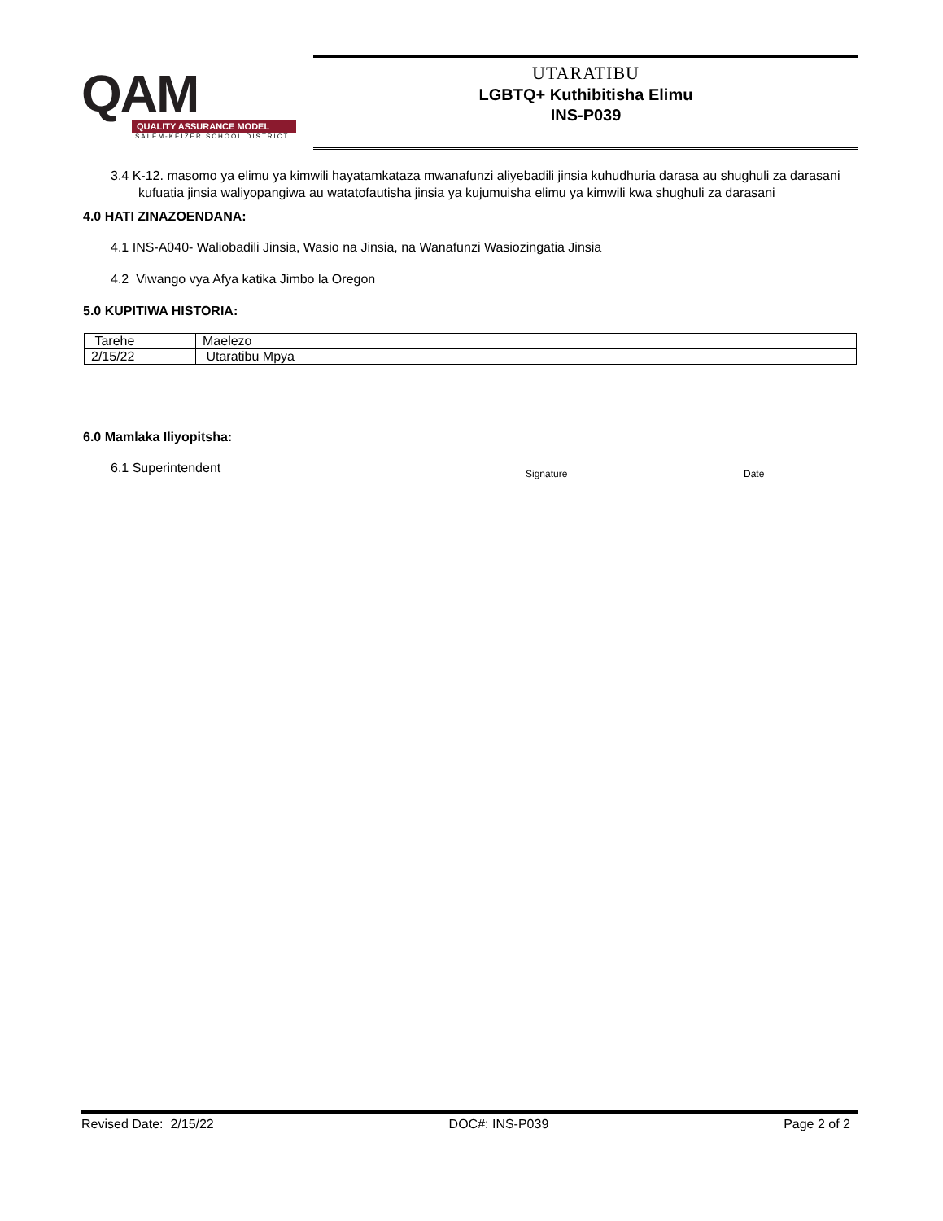QAM
QUALITY ASSURANCE MODEL
SALEM-KEIZER SCHOOL DISTRICT
UTARATIBU
LGBTQ+ Kuthibitisha Elimu
INS-P039
3.4 K-12. masomo ya elimu ya kimwili hayatamkataza mwanafunzi aliyebadili jinsia kuhudhuria darasa au shughuli za darasani kufuatia jinsia waliyopangiwa au watatofautisha jinsia ya kujumuisha elimu ya kimwili kwa shughuli za darasani
4.0 HATI ZINAZOENDANA:
4.1 INS-A040- Waliobadili Jinsia, Wasio na Jinsia, na Wanafunzi Wasiozingatia Jinsia
4.2 Viwango vya Afya katika Jimbo la Oregon
5.0 KUPITIWA HISTORIA:
| Tarehe | Maelezo |
| 2/15/22 | Utaratibu Mpya |
6.0 Mamlaka Iliyopitsha:
6.1 Superintendent
Signature Date
Revised Date: 2/15/22 DOC#: INS-P039 Page 2 of 2